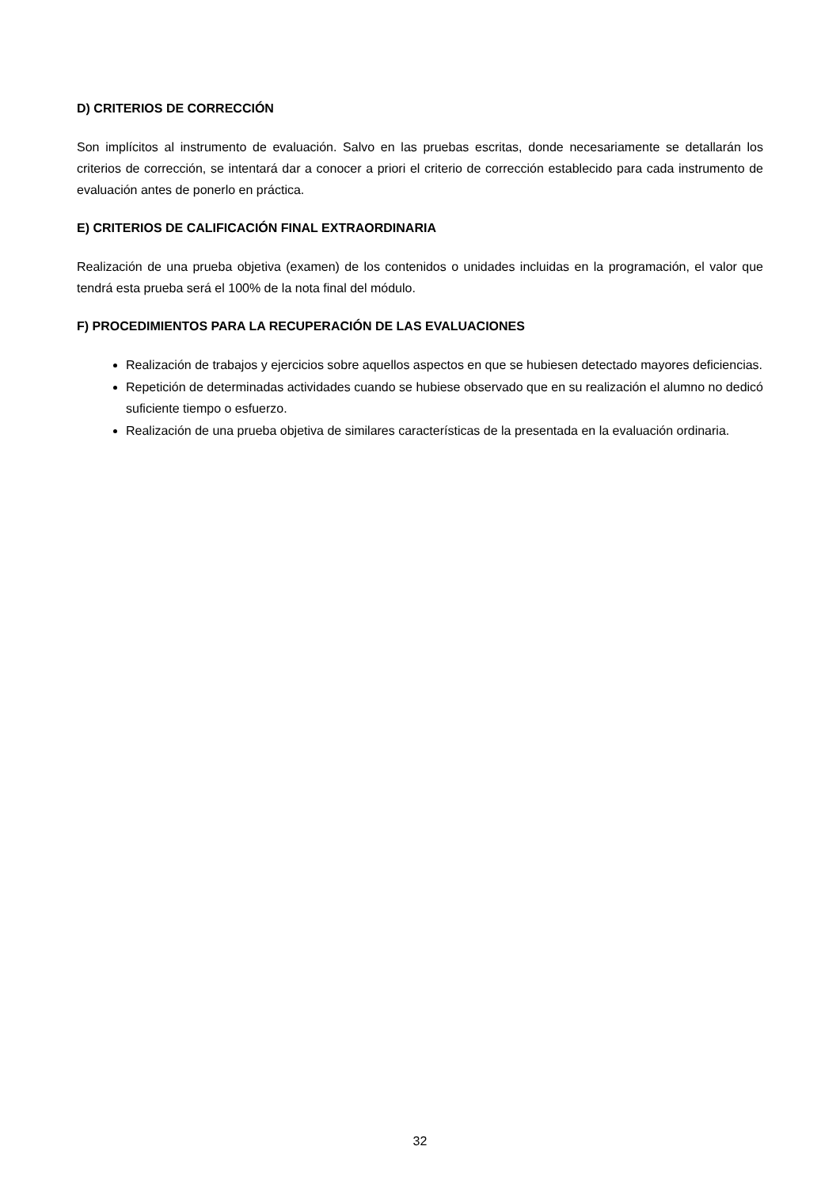D) CRITERIOS DE CORRECCIÓN
Son implícitos al instrumento de evaluación. Salvo en las pruebas escritas, donde necesariamente se detallarán los criterios de corrección, se intentará dar a conocer a priori el criterio de corrección establecido para cada instrumento de evaluación antes de ponerlo en práctica.
E) CRITERIOS DE CALIFICACIÓN FINAL EXTRAORDINARIA
Realización de una prueba objetiva (examen) de los contenidos o unidades incluidas en la programación, el valor que tendrá esta prueba será el 100% de la nota final del módulo.
F) PROCEDIMIENTOS PARA LA RECUPERACIÓN DE LAS EVALUACIONES
Realización de trabajos y ejercicios sobre aquellos aspectos en que se hubiesen detectado mayores deficiencias.
Repetición de determinadas actividades cuando se hubiese observado que en su realización el alumno no dedicó suficiente tiempo o esfuerzo.
Realización de una prueba objetiva de similares características de la presentada en la evaluación ordinaria.
32